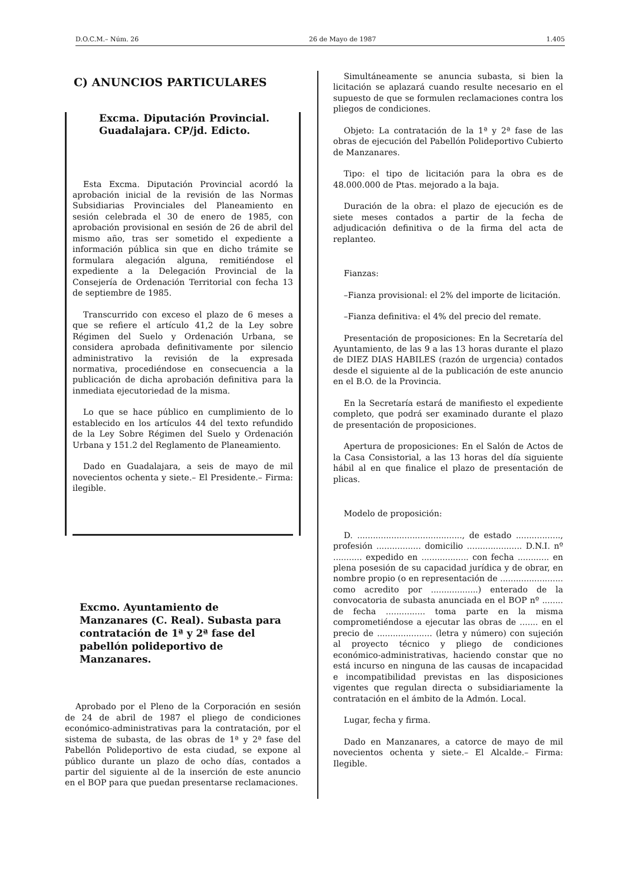D.O.C.M.– Núm. 26 26 de Mayo de 1987 1.405
C) ANUNCIOS PARTICULARES
Excma. Diputación Provincial. Guadalajara. CP/jd. Edicto.
Esta Excma. Diputación Provincial acordó la aprobación inicial de la revisión de las Normas Subsidiarias Provinciales del Planeamiento en sesión celebrada el 30 de enero de 1985, con aprobación provisional en sesión de 26 de abril del mismo año, tras ser sometido el expediente a información pública sin que en dicho trámite se formulara alegación alguna, remitiéndose el expediente a la Delegación Provincial de la Consejería de Ordenación Territorial con fecha 13 de septiembre de 1985.
Transcurrido con exceso el plazo de 6 meses a que se refiere el artículo 41,2 de la Ley sobre Régimen del Suelo y Ordenación Urbana, se considera aprobada definitivamente por silencio administrativo la revisión de la expresada normativa, procediéndose en consecuencia a la publicación de dicha aprobación definitiva para la inmediata ejecutoriedad de la misma.
Lo que se hace público en cumplimiento de lo establecido en los artículos 44 del texto refundido de la Ley Sobre Régimen del Suelo y Ordenación Urbana y 151.2 del Reglamento de Planeamiento.
Dado en Guadalajara, a seis de mayo de mil novecientos ochenta y siete.– El Presidente.– Firma: ilegible.
Excmo. Ayuntamiento de Manzanares (C. Real). Subasta para contratación de 1ª y 2ª fase del pabellón polideportivo de Manzanares.
Aprobado por el Pleno de la Corporación en sesión de 24 de abril de 1987 el pliego de condiciones económico-administrativas para la contratación, por el sistema de subasta, de las obras de 1ª y 2ª fase del Pabellón Polideportivo de esta ciudad, se expone al público durante un plazo de ocho días, contados a partir del siguiente al de la inserción de este anuncio en el BOP para que puedan presentarse reclamaciones.
Simultáneamente se anuncia subasta, si bien la licitación se aplazará cuando resulte necesario en el supuesto de que se formulen reclamaciones contra los pliegos de condiciones.
Objeto: La contratación de la 1ª y 2ª fase de las obras de ejecución del Pabellón Polideportivo Cubierto de Manzanares.
Tipo: el tipo de licitación para la obra es de 48.000.000 de Ptas. mejorado a la baja.
Duración de la obra: el plazo de ejecución es de siete meses contados a partir de la fecha de adjudicación definitiva o de la firma del acta de replanteo.
Fianzas:
–Fianza provisional: el 2% del importe de licitación.
–Fianza definitiva: el 4% del precio del remate.
Presentación de proposiciones: En la Secretaría del Ayuntamiento, de las 9 a las 13 horas durante el plazo de DIEZ DIAS HABILES (razón de urgencia) contados desde el siguiente al de la publicación de este anuncio en el B.O. de la Provincia.
En la Secretaría estará de manifiesto el expediente completo, que podrá ser examinado durante el plazo de presentación de proposiciones.
Apertura de proposiciones: En el Salón de Actos de la Casa Consistorial, a las 13 horas del día siguiente hábil al en que finalice el plazo de presentación de plicas.
Modelo de proposición:
D. ........................................, de estado ................., profesión ................. domicilio ..................... D.N.I. nº ........... expedido en .................. con fecha ............ en plena posesión de su capacidad jurídica y de obrar, en nombre propio (o en representación de ........................ como acredito por ..................) enterado de la convocatoria de subasta anunciada en el BOP nº ........ de fecha ............... toma parte en la misma comprometiéndose a ejecutar las obras de ....... en el precio de ..................... (letra y número) con sujeción al proyecto técnico y pliego de condiciones económico-administrativas, haciendo constar que no está incurso en ninguna de las causas de incapacidad e incompatibilidad previstas en las disposiciones vigentes que regulan directa o subsidiariamente la contratación en el ámbito de la Admón. Local.
Lugar, fecha y firma.
Dado en Manzanares, a catorce de mayo de mil novecientos ochenta y siete.– El Alcalde.– Firma: Ilegible.